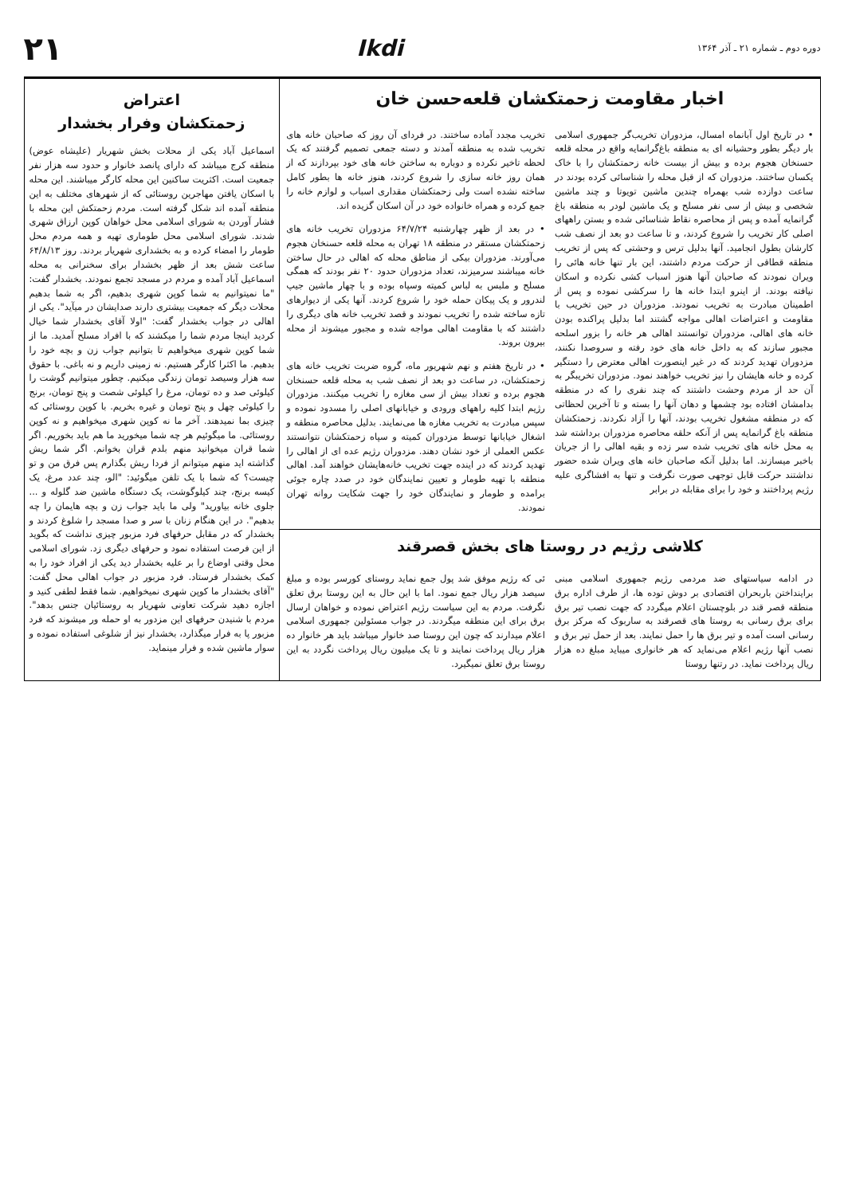دوره دوم ـ شماره ۲۱ ـ آذر ۱۳۶۴
Ikdi
۲۱
اخبار مقاومت زحمتکشان قلعه‌حسن خان
• در تاریخ اول آبانماه امسال، مزدوران تخریب‌گر جمهوری اسلامی بار دیگر بطور وحشیانه ای به منطقه باغ‌گرانمایه واقع در محله قلعه حسنخان هجوم برده و بیش از بیست خانه زحمتکشان را با خاک یکسان ساختند. مزدوران که از قبل محله را شناسائی کرده بودند در ساعت دوازده شب بهمراه چندین ماشین تویوتا و چند ماشین شخصی و بیش از سی نفر مسلح و یک ماشین لودر به منطقه باغ گرانمایه آمده و پس از محاصره نقاط شناسائی شده و بستن راههای اصلی کار تخریب را شروع کردند، و تا ساعت دو بعد از نصف شب کارشان بطول انجامید. آنها بدلیل ترس و وحشتی که پس از تخریب منطقه قطاقی از حرکت مردم داشتند، این بار تنها خانه هائی را ویران نمودند که صاحبان آنها هنوز اسباب کشی نکرده و اسکان نیافته بودند. از اینرو ابتدا خانه ها را سرکشی نموده و پس از اطمینان مبادرت به تخریب نمودند. مزدوران در حین تخریب با مقاومت و اعتراضات اهالی مواجه گشتند اما بدلیل پراکنده بودن خانه های اهالی، مزدوران توانستند اهالی هر خانه را بزور اسلحه مجبور سازند که به داخل خانه های خود رفته و سروصدا نکنند، مزدوران تهدید کردند که در غیر اینصورت اهالی معترض را دستگیر کرده و خانه هایشان را نیز تخریب خواهند نمود. مزدوران تخریبگر به آن حد از مردم وحشت داشتند که چند نفری را که در منطقه بدامشان افتاده بود چشمها و دهان آنها را بسته و تا آخرین لحظاتی که در منطقه مشغول تخریب بودند، آنها را آزاد نکردند. زحمتکشان منطقه باغ گرانمایه پس از آنکه حلقه محاصره مزدوران برداشته شد به محل خانه های تخریب شده سر زده و بقیه اهالی را از جریان باخبر میسازند. اما بدلیل آنکه صاحبان خانه های ویران شده حضور نداشتند حرکت قابل توجهی صورت نگرفت و تنها به افشاگری علیه رژیم پرداختند و خود را برای مقابله در برابر
تخریب مجدد آماده ساختند. در فردای آن روز که صاحبان خانه های تخریب شده به منطقه آمدند و دسته جمعی تصمیم گرفتند که یک لحظه تاخیر نکرده و دوباره به ساختن خانه های خود بپردازند که از همان روز خانه سازی را شروع کردند، هنوز خانه ها بطور کامل ساخته نشده است ولی زحمتکشان مقداری اسباب و لوازم خانه را جمع کرده و همراه خانواده خود در آن اسکان گزیده اند.
• در بعد از ظهر چهارشنبه ۶۴/۷/۲۴ مزدوران تخریب خانه های زحمتکشان مستقر در منطقه ۱۸ تهران به محله قلعه حسنخان هجوم می‌آورند. مزدوران بیکی از مناطق محله که اهالی در حال ساختن خانه میباشند سرمیزند، تعداد مزدوران حدود ۲۰ نفر بودند که همگی مسلح و ملبس به لباس کمیته وسپاه بوده و با چهار ماشین جیپ لندرور و یک پیکان حمله خود را شروع کردند. آنها یکی از دیوارهای تازه ساخته شده را تخریب نمودند و قصد تخریب خانه های دیگری را داشتند که با مقاومت اهالی مواجه شده و مجبور میشوند از محله بیرون بروند.
• در تاریخ هفتم و نهم شهریور ماه، گروه ضربت تخریب خانه های زحمتکشان، در ساعت دو بعد از نصف شب به محله قلعه حسنخان هجوم برده و تعداد بیش از سی مغازه را تخریب میکنند. مزدوران رژیم ابتدا کلیه راههای ورودی و خیابانهای اصلی را مسدود نموده و سپس مبادرت به تخریب مغازه ها می‌نمایند. بدلیل محاصره منطقه و اشغال خیابانها توسط مزدوران کمیته و سپاه زحمتکشان نتوانستند عکس العملی از خود نشان دهند. مزدوران رژیم عده ای از اهالی را تهدید کردند که در اینده جهت تخریب خانه‌هایشان خواهند آمد. اهالی منطقه با تهیه طومار و تعیین نمایندگان خود در صدد چاره جوئی برامده و طومار و نمایندگان خود را جهت شکایت روانه تهران نمودند.
کلاشی رژیم در روستا های بخش قصرقند
در ادامه سیاستهای ضد مردمی رژیم جمهوری اسلامی مبنی براینداختن باربحران اقتصادی بر دوش توده ها، از طرف اداره برق منطقه قصر قند در بلوچستان اعلام میگردد که جهت نصب تیر برق برای برق رسانی به روستا های قصرقند به ساربوک که مرکز برق رسانی است آمده و تیر برق ها را حمل نمایند. بعد از حمل تیر برق و نصب آنها رژیم اعلام می‌نماید که هر خانواری میباید مبلغ ده هزار ریال پرداخت نماید. در رتنها روستا
ئی که رژیم موفق شد پول جمع نماید روستای کورسر بوده و مبلغ سیصد هزار ریال جمع نمود. اما با این حال به این روستا برق تعلق نگرفت. مردم به این سیاست رژیم اعتراض نموده و خواهان ارسال برق برای این منطقه میگردند. در جواب مسئولین جمهوری اسلامی اعلام میدارند که چون این روستا صد خانوار میباشد باید هر خانوار ده هزار ریال پرداخت نمایند و تا یک میلیون ریال پرداخت نگردد به این روستا برق تعلق نمیگیرد.
اعتراض
زحمتکشان وفرار بخشدار
اسماعیل آباد یکی از محلات بخش شهریار (علیشاه عوض) منطقه کرج میباشد که دارای پانصد خانوار و حدود سه هزار نفر جمعیت است. اکثریت ساکنین این محله کارگر میباشند. این محله با اسکان یافتن مهاجرین روستائی که از شهرهای مختلف به این منطقه آمده اند شکل گرفته است. مردم زحمتکش این محله با فشار آوردن به شورای اسلامی محل خواهان کوپن ارزاق شهری شدند. شورای اسلامی محل طوماری تهیه و همه مردم محل طومار را امضاء کرده و به بخشداری شهریار بردند. روز ۶۴/۸/۱۳ ساعت شش بعد از ظهر بخشدار برای سخنرانی به محله اسماعیل آباد آمده و مردم در مسجد تجمع نمودند. بخشدار گفت: "ما نمیتوانیم به شما کوپن شهری بدهیم، اگر به شما بدهیم محلات دیگر که جمعیت بیشتری دارند صدایشان در میآید". یکی از اهالی در جواب بخشدار گفت: "اولا آقای بخشدار شما خیال کردید اینجا مردم شما را میکشند که با افراد مسلح آمدید. ما از شما کوپن شهری میخواهیم تا بتوانیم جواب زن و بچه خود را بدهیم. ما اکثرا کارگر هستیم. نه زمینی داریم و نه باغی. با حقوق سه هزار وسیصد تومان زندگی میکنیم. چطور میتوانیم گوشت را کیلوئی صد و ده تومان، مرغ را کیلوئی شصت و پنج تومان، برنج را کیلوئی چهل و پنج تومان و غیره بخریم. با کوپن روستائی که چیزی بما نمیدهند. آخر ما نه کوپن شهری میخواهیم و نه کوپن روستائی. ما میگوئیم هر چه شما میخورید ما هم باید بخوریم. اگر شما قران میخوانید منهم بلدم قران بخوانم. اگر شما ریش گذاشته اید منهم میتوانم از فردا ریش بگذارم پس فرق من و تو چیست؟ که شما با یک تلفن میگوئید: "الو، چند عدد مرغ، یک کیسه برنج، چند کیلوگوشت، یک دستگاه ماشین ضد گلوله و ... جلوی خانه بیاورید" ولی ما باید جواب زن و بچه هایمان را چه بدهیم". در این هنگام زنان با سر و صدا مسجد را شلوغ کردند و بخشدار که در مقابل حرفهای فرد مزبور چیزی نداشت که بگوید از این فرصت استفاده نمود و حرفهای دیگری زد. شورای اسلامی محل وقتی اوضاع را بر علیه بخشدار دید یکی از افراد خود را به کمک بخشدار فرستاد. فرد مزبور در جواب اهالی محل گفت: "آقای بخشدار ما کوپن شهری نمیخواهیم. شما فقط لطفی کنید و اجازه دهید شرکت تعاونی شهریار به روستائیان جنس بدهد". مردم با شنیدن حرفهای این مزدور به او حمله ور میشوند که فرد مزبور پا به فرار میگذارد، بخشدار نیز از شلوغی استفاده نموده و سوار ماشین شده و فرار مینماید.